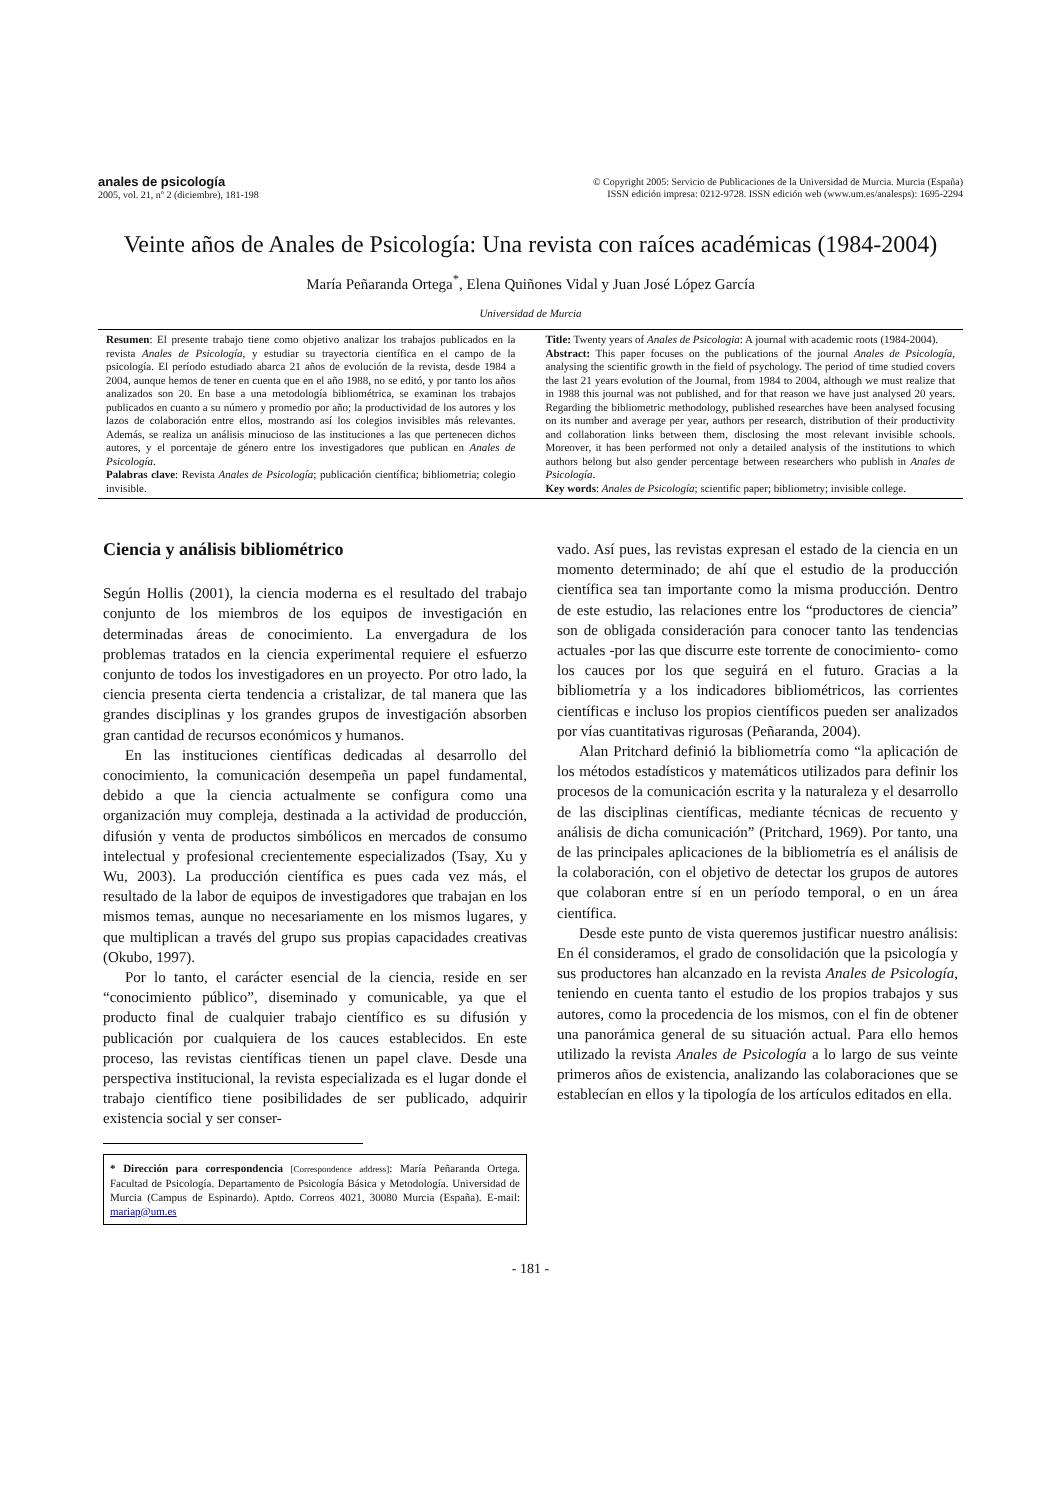anales de psicología
2005, vol. 21, nº 2 (diciembre), 181-198
© Copyright 2005: Servicio de Publicaciones de la Universidad de Murcia. Murcia (España)
ISSN edición impresa: 0212-9728. ISSN edición web (www.um.es/analesps): 1695-2294
Veinte años de Anales de Psicología: Una revista con raíces académicas (1984-2004)
María Peñaranda Ortega<sup>*</sup>, Elena Quiñones Vidal y Juan José López García
Universidad de Murcia
Resumen: El presente trabajo tiene como objetivo analizar los trabajos publicados en la revista Anales de Psicología, y estudiar su trayectoria científica en el campo de la psicología. El período estudiado abarca 21 años de evolución de la revista, desde 1984 a 2004, aunque hemos de tener en cuenta que en el año 1988, no se editó, y por tanto los años analizados son 20. En base a una metodología bibliométrica, se examinan los trabajos publicados en cuanto a su número y promedio por año; la productividad de los autores y los lazos de colaboración entre ellos, mostrando así los colegios invisibles más relevantes. Además, se realiza un análisis minucioso de las instituciones a las que pertenecen dichos autores, y el porcentaje de género entre los investigadores que publican en Anales de Psicología.
Palabras clave: Revista Anales de Psicología; publicación científica; bibliometria; colegio invisible.
Title: Twenty years of Anales de Psicologia: A journal with academic roots (1984-2004).
Abstract: This paper focuses on the publications of the journal Anales de Psicología, analysing the scientific growth in the field of psychology. The period of time studied covers the last 21 years evolution of the Journal, from 1984 to 2004, although we must realize that in 1988 this journal was not published, and for that reason we have just analysed 20 years. Regarding the bibliometric methodology, published researches have been analysed focusing on its number and average per year, authors per research, distribution of their productivity and collaboration links between them, disclosing the most relevant invisible schools. Moreover, it has been performed not only a detailed analysis of the institutions to which authors belong but also gender percentage between researchers who publish in Anales de Psicología.
Key words: Anales de Psicología; scientific paper; bibliometry; invisible college.
Ciencia y análisis bibliométrico
Según Hollis (2001), la ciencia moderna es el resultado del trabajo conjunto de los miembros de los equipos de investigación en determinadas áreas de conocimiento. La envergadura de los problemas tratados en la ciencia experimental requiere el esfuerzo conjunto de todos los investigadores en un proyecto. Por otro lado, la ciencia presenta cierta tendencia a cristalizar, de tal manera que las grandes disciplinas y los grandes grupos de investigación absorben gran cantidad de recursos económicos y humanos.
En las instituciones científicas dedicadas al desarrollo del conocimiento, la comunicación desempeña un papel fundamental, debido a que la ciencia actualmente se configura como una organización muy compleja, destinada a la actividad de producción, difusión y venta de productos simbólicos en mercados de consumo intelectual y profesional crecientemente especializados (Tsay, Xu y Wu, 2003). La producción científica es pues cada vez más, el resultado de la labor de equipos de investigadores que trabajan en los mismos temas, aunque no necesariamente en los mismos lugares, y que multiplican a través del grupo sus propias capacidades creativas (Okubo, 1997).
Por lo tanto, el carácter esencial de la ciencia, reside en ser “conocimiento público”, diseminado y comunicable, ya que el producto final de cualquier trabajo científico es su difusión y publicación por cualquiera de los cauces establecidos. En este proceso, las revistas científicas tienen un papel clave. Desde una perspectiva institucional, la revista especializada es el lugar donde el trabajo científico tiene posibilidades de ser publicado, adquirir existencia social y ser conser-
* Dirección para correspondencia [Correspondence address]: María Peñaranda Ortega. Facultad de Psicología. Departamento de Psicología Básica y Metodología. Universidad de Murcia (Campus de Espinardo). Aptdo. Correos 4021, 30080 Murcia (España). E-mail: mariap@um.es
vado. Así pues, las revistas expresan el estado de la ciencia en un momento determinado; de ahí que el estudio de la producción científica sea tan importante como la misma producción. Dentro de este estudio, las relaciones entre los “productores de ciencia” son de obligada consideración para conocer tanto las tendencias actuales -por las que discurre este torrente de conocimiento- como los cauces por los que seguirá en el futuro. Gracias a la bibliometría y a los indicadores bibliométricos, las corrientes científicas e incluso los propios científicos pueden ser analizados por vías cuantitativas rigurosas (Peñaranda, 2004).
Alan Pritchard definió la bibliometría como “la aplicación de los métodos estadísticos y matemáticos utilizados para definir los procesos de la comunicación escrita y la naturaleza y el desarrollo de las disciplinas científicas, mediante técnicas de recuento y análisis de dicha comunicación” (Pritchard, 1969). Por tanto, una de las principales aplicaciones de la bibliometría es el análisis de la colaboración, con el objetivo de detectar los grupos de autores que colaboran entre sí en un período temporal, o en un área científica.
Desde este punto de vista queremos justificar nuestro análisis: En él consideramos, el grado de consolidación que la psicología y sus productores han alcanzado en la revista Anales de Psicología, teniendo en cuenta tanto el estudio de los propios trabajos y sus autores, como la procedencia de los mismos, con el fin de obtener una panorámica general de su situación actual. Para ello hemos utilizado la revista Anales de Psicología a lo largo de sus veinte primeros años de existencia, analizando las colaboraciones que se establecían en ellos y la tipología de los artículos editados en ella.
- 181 -